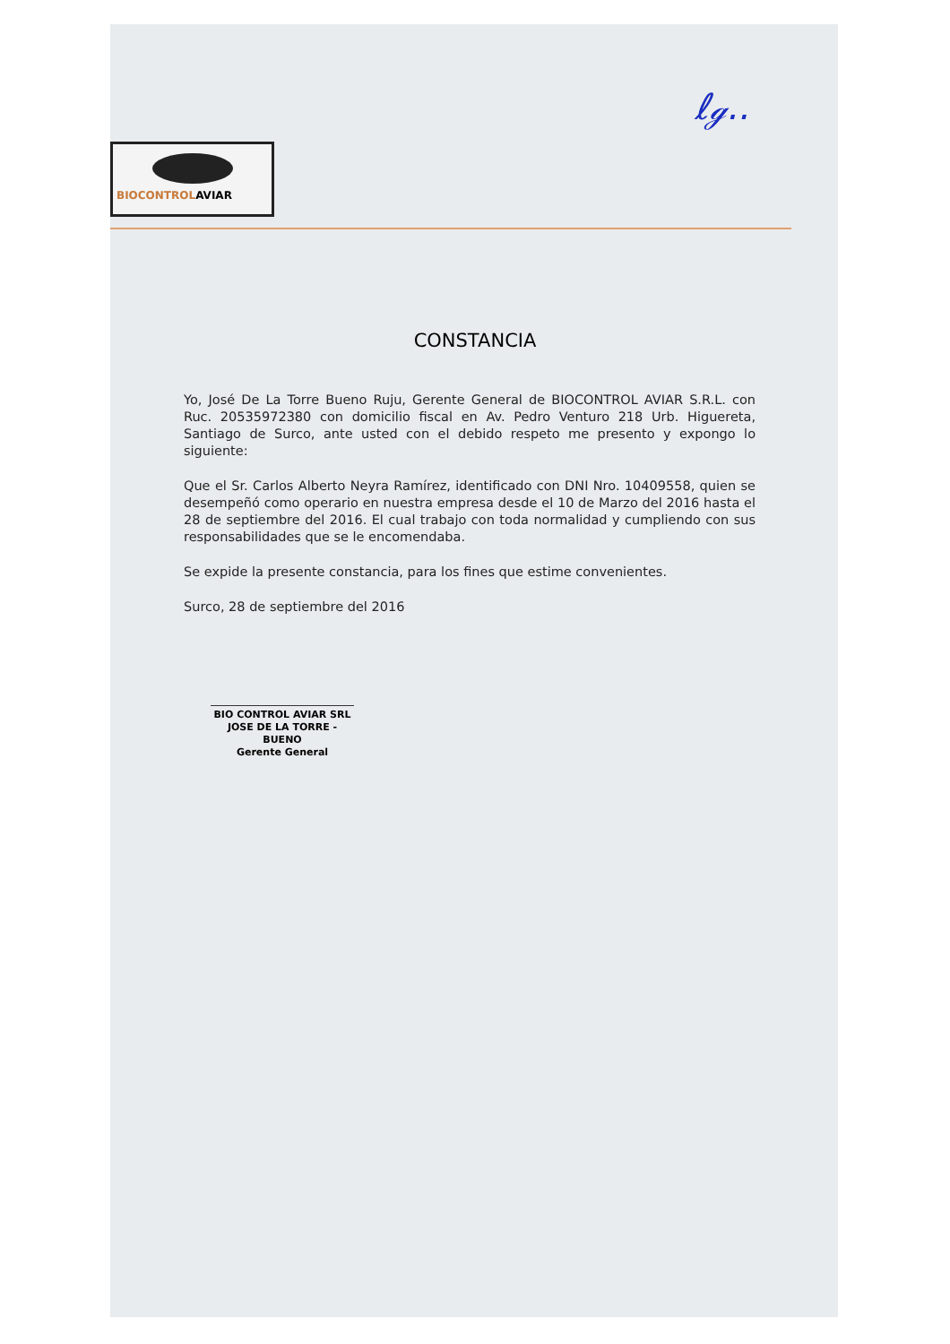ℓℊ..
BIOCONTROLAVIAR
CONSTANCIA
Yo, José De La Torre Bueno Ruju, Gerente General de BIOCONTROL AVIAR S.R.L. con Ruc. 20535972380 con domicilio fiscal en Av. Pedro Venturo 218 Urb. Higuereta, Santiago de Surco, ante usted con el debido respeto me presento y expongo lo siguiente:
Que el Sr. Carlos Alberto Neyra Ramírez, identificado con DNI Nro. 10409558, quien se desempeñó como operario en nuestra empresa desde el 10 de Marzo del 2016 hasta el 28 de septiembre del 2016. El cual trabajo con toda normalidad y cumpliendo con sus responsabilidades que se le encomendaba.
Se expide la presente constancia, para los fines que estime convenientes.
Surco, 28 de septiembre del 2016
BIO CONTROL AVIAR SRL
JOSE DE LA TORRE - BUENO
Gerente General